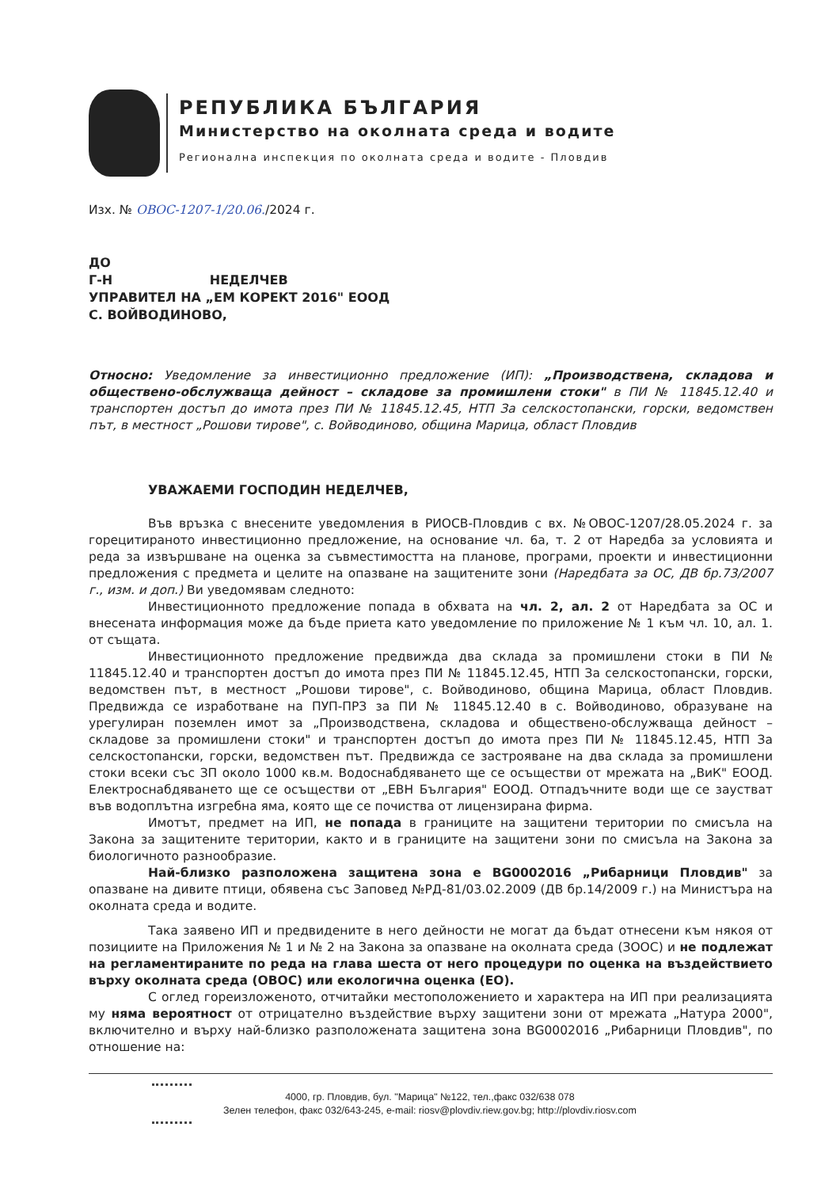РЕПУБЛИКА БЪЛГАРИЯ
Министерство на околната среда и водите
Регионална инспекция по околната среда и водите - Пловдив
Изх. № ОВОС-1207-1/20.06./2024 г.
ДО
Г-Н НЕДЕЛЧЕВ
УПРАВИТЕЛ НА „ЕМ КОРЕКТ 2016" ЕООД
С. ВОЙВОДИНОВО,
Относно: Уведомление за инвестиционно предложение (ИП): „Производствена, складова и обществено-обслужваща дейност – складове за промишлени стоки" в ПИ № 11845.12.40 и транспортен достъп до имота през ПИ № 11845.12.45, НТП За селскостопански, горски, ведомствен път, в местност „Рошови тирове", с. Войводиново, община Марица, област Пловдив
УВАЖАЕМИ ГОСПОДИН НЕДЕЛЧЕВ,
Във връзка с внесените уведомления в РИОСВ-Пловдив с вх. №ОВОС-1207/28.05.2024 г. за горецитираното инвестиционно предложение, на основание чл. 6а, т. 2 от Наредба за условията и реда за извършване на оценка за съвместимостта на планове, програми, проекти и инвестиционни предложения с предмета и целите на опазване на защитените зони (Наредбата за ОС, ДВ бр.73/2007 г., изм. и доп.) Ви уведомявам следното:
Инвестиционното предложение попада в обхвата на чл. 2, ал. 2 от Наредбата за ОС и внесената информация може да бъде приета като уведомление по приложение № 1 към чл. 10, ал. 1. от същата.
Инвестиционното предложение предвижда два склада за промишлени стоки в ПИ № 11845.12.40 и транспортен достъп до имота през ПИ № 11845.12.45, НТП За селскостопански, горски, ведомствен път, в местност „Рошови тирове", с. Войводиново, община Марица, област Пловдив. Предвижда се изработване на ПУП-ПРЗ за ПИ № 11845.12.40 в с. Войводиново, образуване на урегулиран поземлен имот за „Производствена, складова и обществено-обслужваща дейност – складове за промишлени стоки" и транспортен достъп до имота през ПИ № 11845.12.45, НТП За селскостопански, горски, ведомствен път. Предвижда се застрояване на два склада за промишлени стоки всеки със ЗП около 1000 кв.м. Водоснабдяването ще се осъществи от мрежата на „ВиК" ЕООД. Електроснабдяването ще се осъществи от „ЕВН България" ЕООД. Отпадъчните води ще се заустват във водоплътна изгребна яма, която ще се почиства от лицензирана фирма.
Имотът, предмет на ИП, не попада в границите на защитени територии по смисъла на Закона за защитените територии, както и в границите на защитени зони по смисъла на Закона за биологичното разнообразие.
Най-близко разположена защитена зона е BG0002016 „Рибарници Пловдив" за опазване на дивите птици, обявена със Заповед №РД-81/03.02.2009 (ДВ бр.14/2009 г.) на Министъра на околната среда и водите.
Така заявено ИП и предвидените в него дейности не могат да бъдат отнесени към някоя от позициите на Приложения № 1 и № 2 на Закона за опазване на околната среда (ЗООС) и не подлежат на регламентираните по реда на глава шеста от него процедури по оценка на въздействието върху околната среда (ОВОС) или екологична оценка (ЕО).
С оглед гореизложеното, отчитайки местоположението и характера на ИП при реализацията му няма вероятност от отрицателно въздействие върху защитени зони от мрежата „Натура 2000", включително и върху най-близко разположената защитена зона BG0002016 „Рибарници Пловдив", по отношение на:
4000, гр. Пловдив, бул. "Марица" №122, тел.,факс 032/638 078
Зелен телефон, факс 032/643-245, e-mail: riosv@plovdiv.riew.gov.bg; http://plovdiv.riosv.com